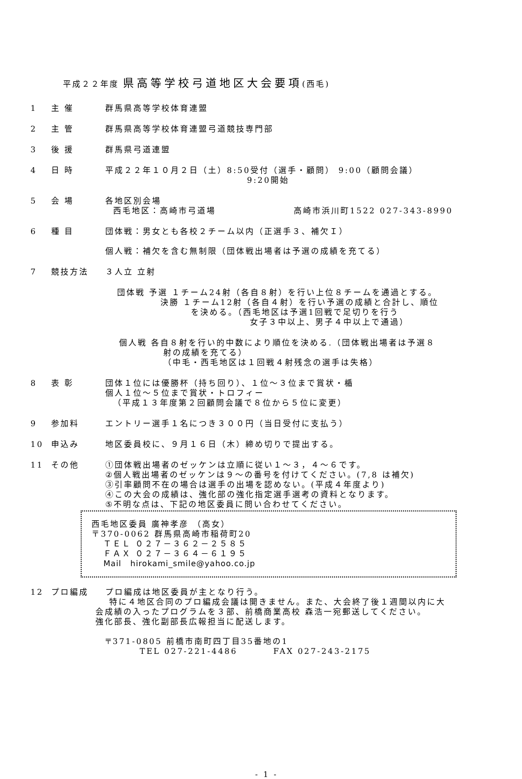平成２２年度 県高等学校弓道地区大会要項(西毛)
1 主 催 群馬県高等学校体育連盟
2 主 管 群馬県高等学校体育連盟弓道競技専門部
3 後 援 群馬県弓道連盟
4 日 時 平成２２年１０月２日（土）8:50受付（選手・顧問） 9:00（顧問会議）
9:20開始
5 会 場 各地区別会場
西毛地区：高崎市弓道場 高崎市浜川町1522 027-343-8990
6 種 目 団体戦：男女とも各校２チーム以内（正選手３、補欠Ｉ）
個人戦：補欠を含む無制限（団体戦出場者は予選の成績を充てる）
7 競技方法 ３人立 立射
団体戦 予選 １チーム24射（各自８射）を行い上位８チームを通過とする。
決勝 １チーム12射（各自４射）を行い予選の成績と合計し、順位
を決める。（西毛地区は予選1回戦で足切りを行う
女子３中以上、男子４中以上で通過）
個人戦 各自８射を行い的中数により順位を決める.（団体戦出場者は予選８
射の成績を充てる）
（中毛・西毛地区は１回戦４射残念の選手は失格）
8 表 彰 団体１位には優勝杯（持ち回り）、１位～３位まで賞状・楯
個人１位～５位まで賞状・トロフィー
（平成１３年度第２回顧問会議で８位から５位に変更）
9 参加料 エントリー選手１名につき３００円（当日受付に支払う）
10 申込み 地区委員校に、９月１６日（木）締め切りで提出する。
11 その他 ①団体戦出場者のゼッケンは立順に従い１～３，４～６です。
②個人戦出場者のゼッケンは９～の番号を付けてください。(7,8 は補欠)
③引率顧問不在の場合は選手の出場を認めない。(平成４年度より)
④この大会の成績は、強化部の強化指定選手選考の資料となります。
⑤不明な点は、下記の地区委員に問い合わせてください。
西毛地区委員 廣神孝彦 （高女）
〒370-0062 群馬県高崎市稲荷町20
ＴＥＬ ０２７－３６２－２５８５
ＦＡＸ ０２７－３６４－６１９５
Mail hirokami_smile@yahoo.co.jp
12 プロ編成 プロ編成は地区委員が主となり行う。
特に４地区合同のプロ編成会議は開きません。また、大会終了後１週間以内に大
会成績の入ったプログラムを３部、前橋商業高校 森浩一宛郵送してください。
強化部長、強化副部長広報担当に配送します。
〒371-0805 前橋市南町四丁目35番地の1
TEL 027-221-4486 FAX 027-243-2175
- 1 -